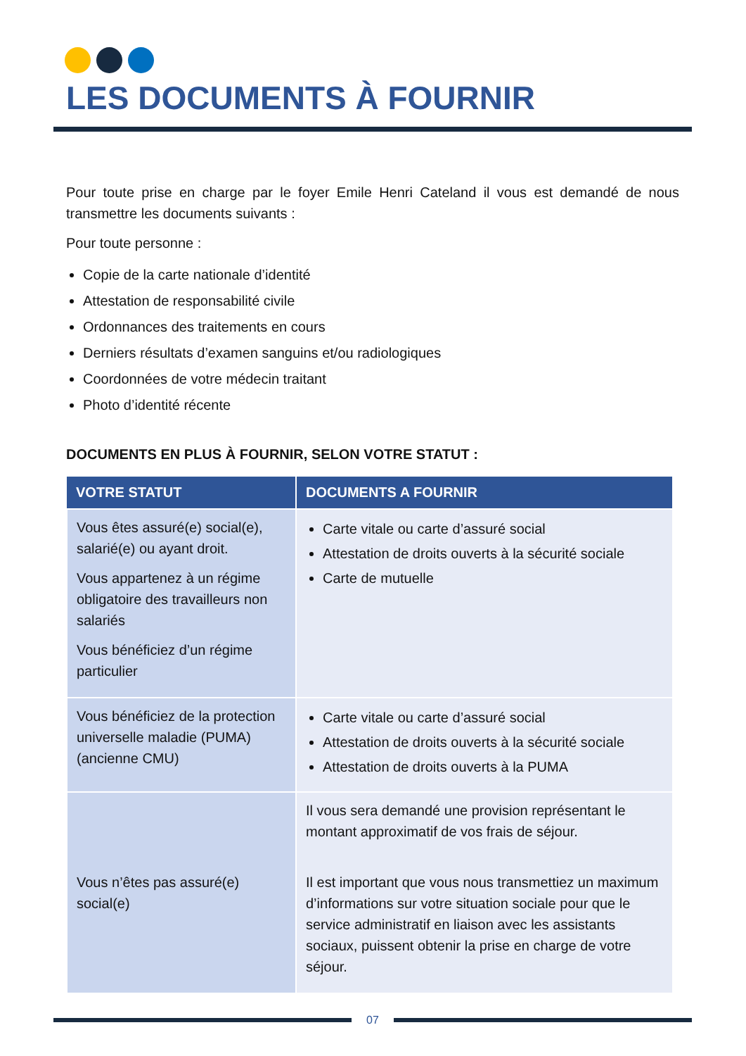LES DOCUMENTS À FOURNIR
Pour toute prise en charge par le foyer Emile Henri Cateland il vous est demandé de nous transmettre les documents suivants :
Pour toute personne :
Copie de la carte nationale d’identité
Attestation de responsabilité civile
Ordonnances des traitements en cours
Derniers résultats d’examen sanguins et/ou radiologiques
Coordonnées de votre médecin traitant
Photo d’identité récente
DOCUMENTS EN PLUS À FOURNIR, SELON VOTRE STATUT :
| VOTRE STATUT | DOCUMENTS A FOURNIR |
| --- | --- |
| Vous êtes assuré(e) social(e), salarié(e) ou ayant droit. Vous appartenez à un régime obligatoire des travailleurs non salariés Vous bénéficiez d’un régime particulier | Carte vitale ou carte d’assuré social Attestation de droits ouverts à la sécurité sociale Carte de mutuelle |
| Vous bénéficiez de la protection universelle maladie (PUMA) (ancienne CMU) | Carte vitale ou carte d’assuré social Attestation de droits ouverts à la sécurité sociale Attestation de droits ouverts à la PUMA |
| Vous n’êtes pas assuré(e) social(e) | Il vous sera demandé une provision représentant le montant approximatif de vos frais de séjour. Il est important que vous nous transmettiez un maximum d’informations sur votre situation sociale pour que le service administratif en liaison avec les assistants sociaux, puissent obtenir la prise en charge de votre séjour. |
07